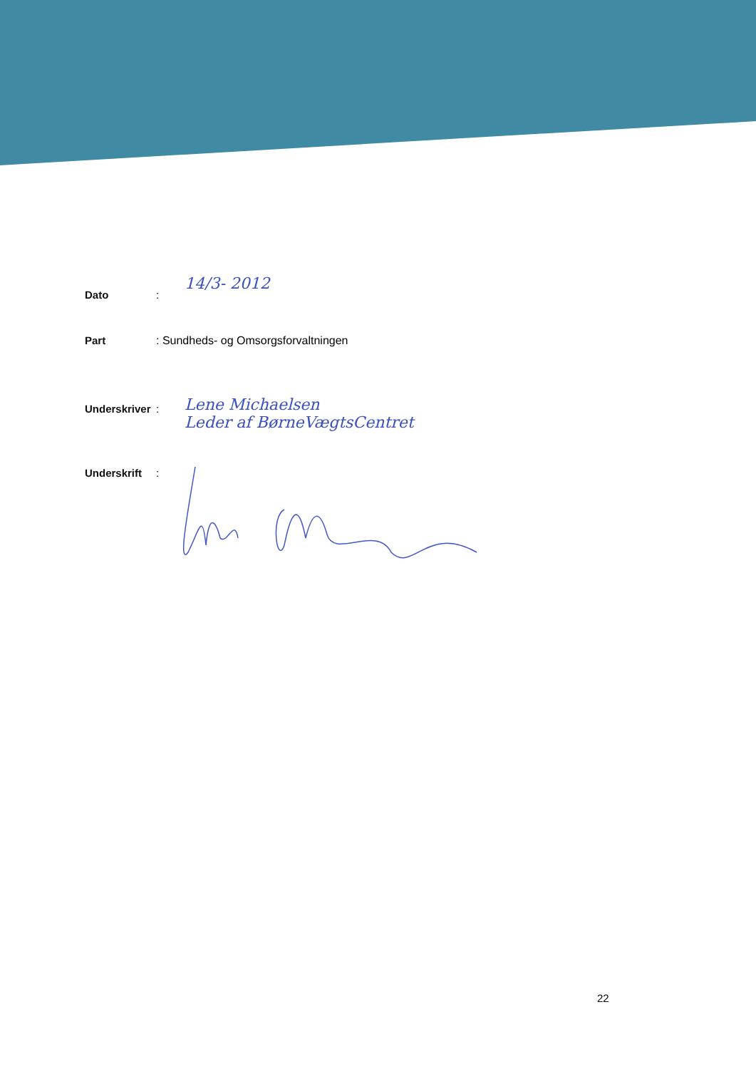Dato: 14/3- 2012
Part: Sundheds- og Omsorgsforvaltningen
Underskriver: Lene Michaelsen
Leder af BørneVægtsCentret
Underskrift:
22